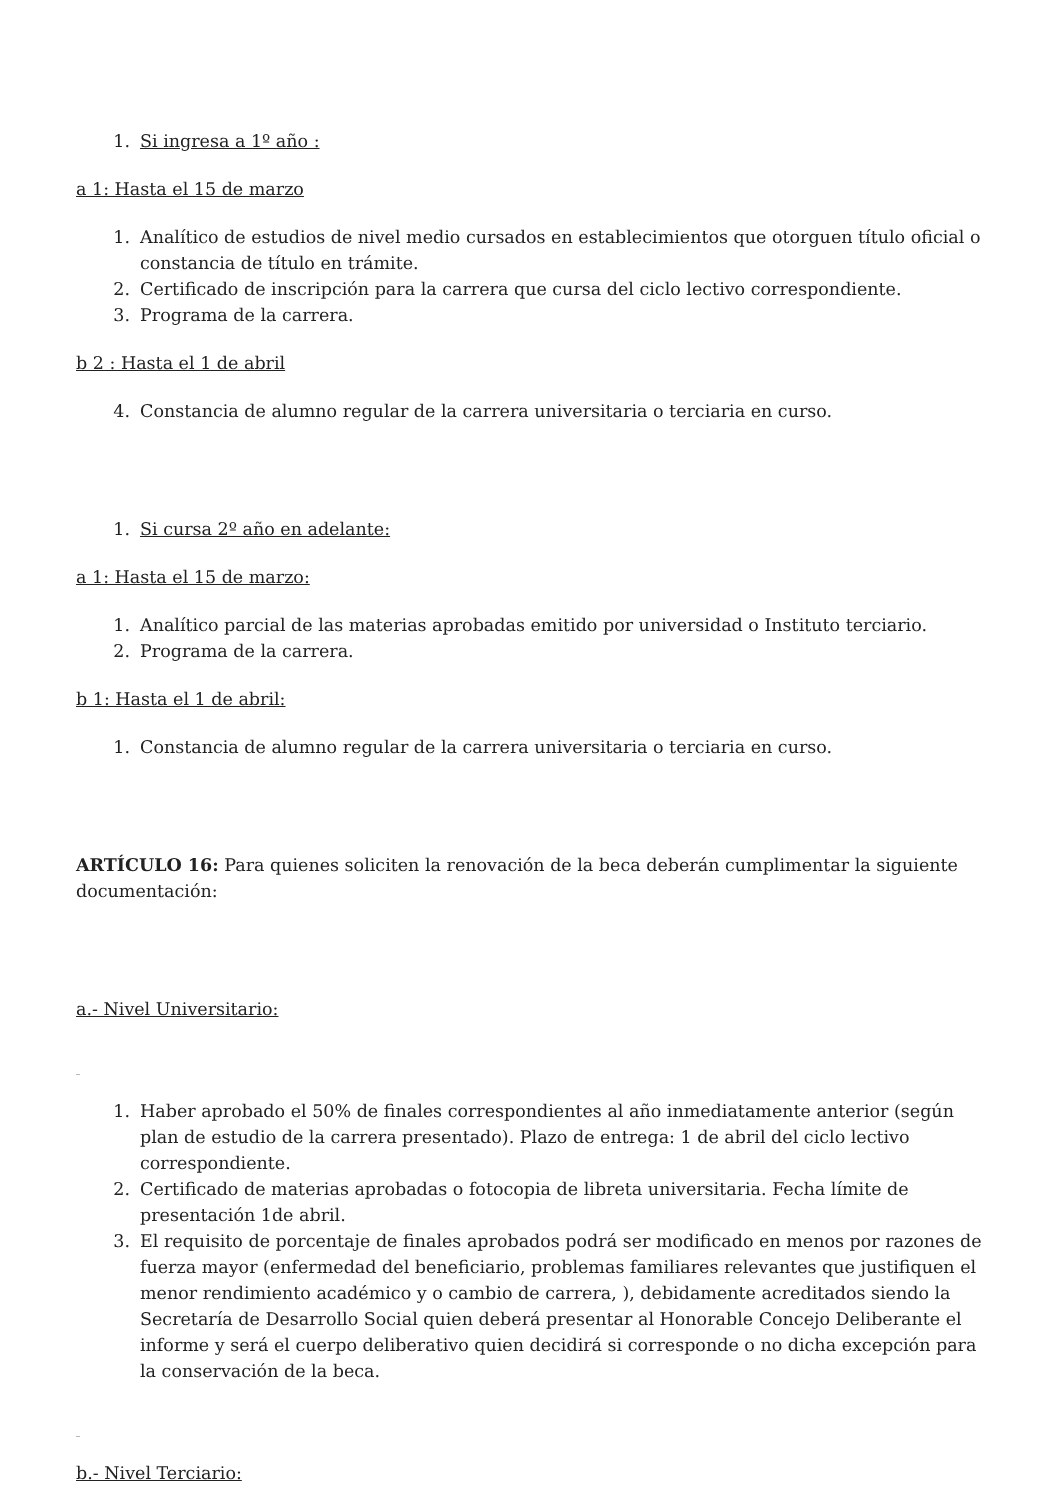1. Si ingresa a 1º año :
a 1: Hasta el 15 de marzo
1. Analítico de estudios de nivel medio cursados en establecimientos que otorguen título oficial o constancia de título en trámite.
2. Certificado de inscripción para la carrera que cursa del ciclo lectivo correspondiente.
3. Programa de la carrera.
b 2 : Hasta el 1 de abril
4. Constancia de alumno regular de la carrera universitaria o terciaria en curso.
1. Si cursa 2º año en adelante:
a 1: Hasta el 15 de marzo:
1. Analítico parcial de las materias aprobadas emitido por universidad o Instituto terciario.
2. Programa de la carrera.
b 1: Hasta el 1 de abril:
1. Constancia de alumno regular de la carrera universitaria o terciaria en curso.
ARTÍCULO 16: Para quienes soliciten la renovación de la beca deberán cumplimentar la siguiente documentación:
a.- Nivel Universitario:
_
1. Haber aprobado el 50% de finales correspondientes al año inmediatamente anterior (según plan de estudio de la carrera presentado). Plazo de entrega: 1 de abril del ciclo lectivo correspondiente.
2. Certificado de materias aprobadas o fotocopia de libreta universitaria. Fecha límite de presentación 1de abril.
3. El requisito de porcentaje de finales aprobados podrá ser modificado en menos por razones de fuerza mayor (enfermedad del beneficiario, problemas familiares relevantes que justifiquen el menor rendimiento académico y o cambio de carrera, ), debidamente acreditados siendo la Secretaría de Desarrollo Social quien deberá presentar al Honorable Concejo Deliberante el informe y será el cuerpo deliberativo quien decidirá si corresponde o no dicha excepción para la conservación de la beca.
_
b.- Nivel Terciario: